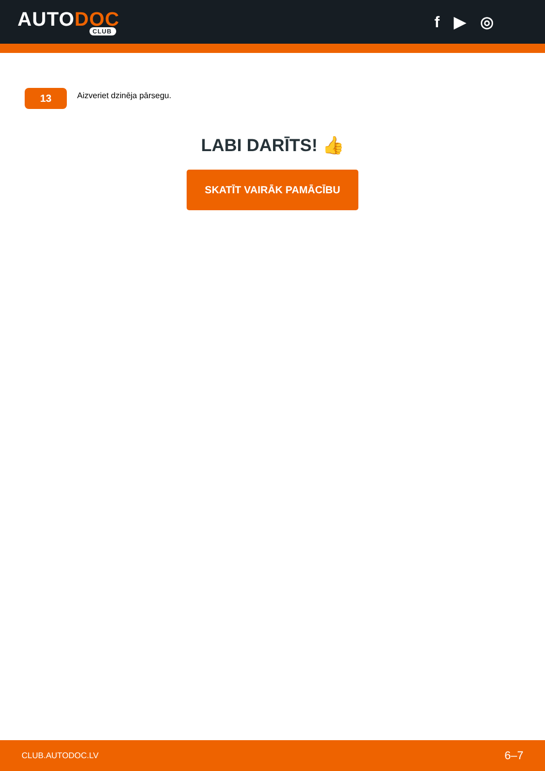AUTODOC
CLUB
f ▶ ◎
13
Aizveriet dzinēja pārsegu.
LABI DARĪTS! 👍
SKATĪT VAIRĀK PAMĀCĪBU
CLUB.AUTODOC.LV 6–7